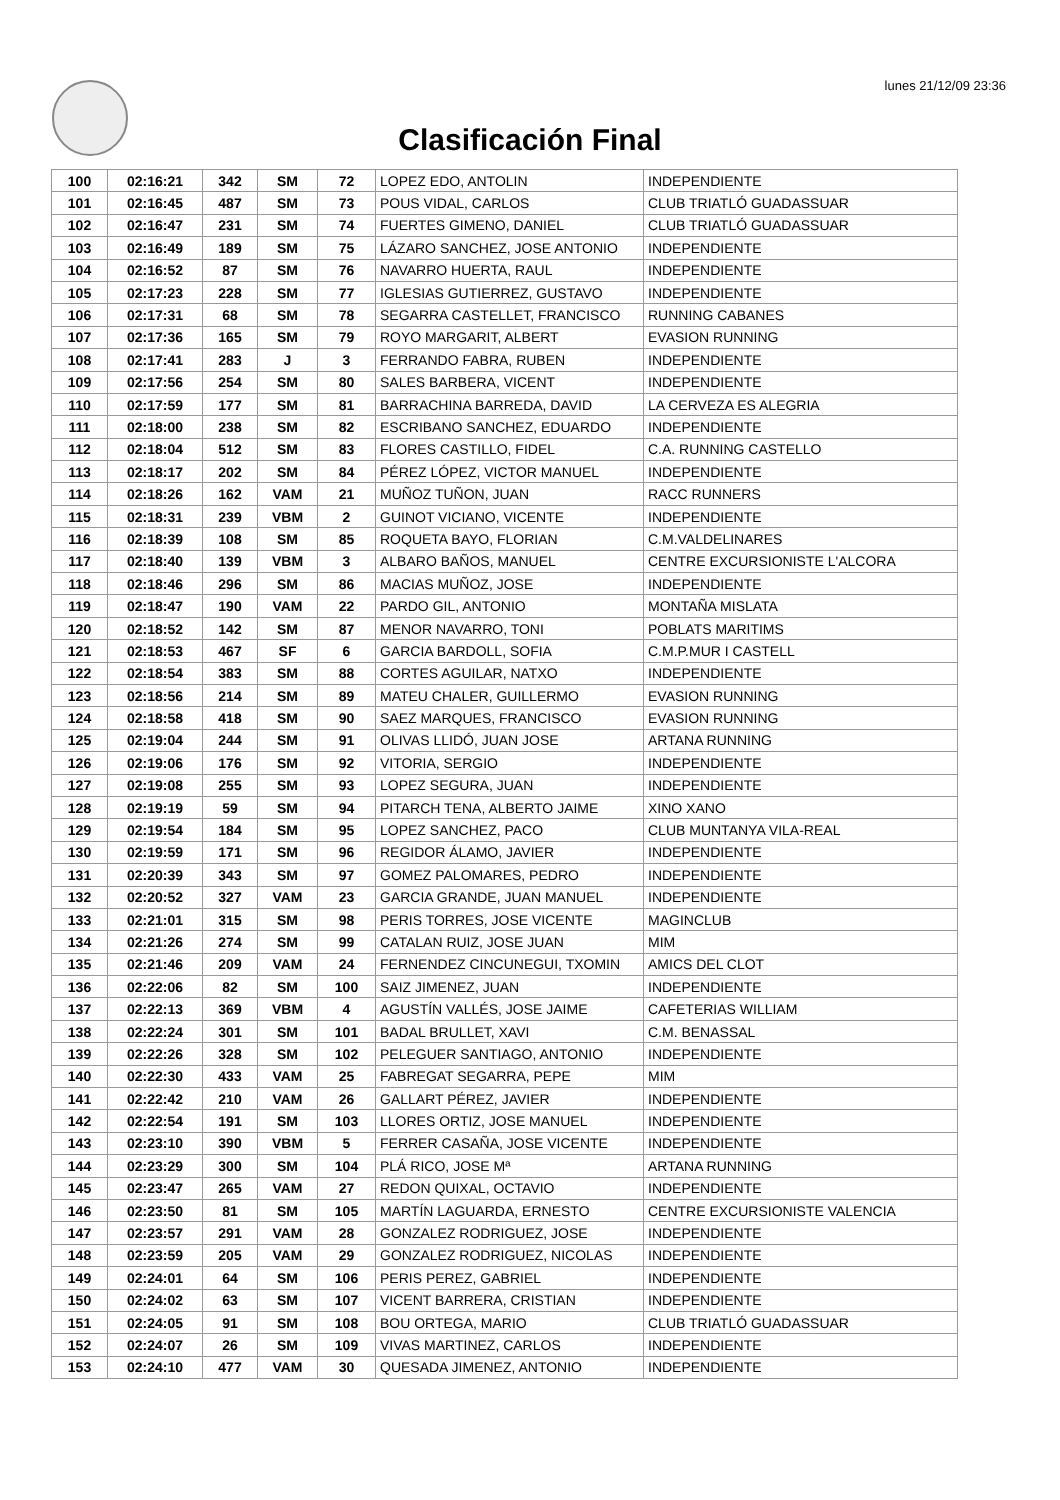lunes 21/12/09 23:36
Clasificación Final
| 100 | 02:16:21 | 342 | SM | 72 | LOPEZ EDO, ANTOLIN | INDEPENDIENTE |
| 101 | 02:16:45 | 487 | SM | 73 | POUS VIDAL, CARLOS | CLUB TRIATLÓ GUADASSUAR |
| 102 | 02:16:47 | 231 | SM | 74 | FUERTES GIMENO, DANIEL | CLUB TRIATLÓ GUADASSUAR |
| 103 | 02:16:49 | 189 | SM | 75 | LÁZARO SANCHEZ, JOSE ANTONIO | INDEPENDIENTE |
| 104 | 02:16:52 | 87 | SM | 76 | NAVARRO HUERTA, RAUL | INDEPENDIENTE |
| 105 | 02:17:23 | 228 | SM | 77 | IGLESIAS GUTIERREZ, GUSTAVO | INDEPENDIENTE |
| 106 | 02:17:31 | 68 | SM | 78 | SEGARRA CASTELLET, FRANCISCO | RUNNING CABANES |
| 107 | 02:17:36 | 165 | SM | 79 | ROYO MARGARIT, ALBERT | EVASION RUNNING |
| 108 | 02:17:41 | 283 | J | 3 | FERRANDO FABRA, RUBEN | INDEPENDIENTE |
| 109 | 02:17:56 | 254 | SM | 80 | SALES BARBERA, VICENT | INDEPENDIENTE |
| 110 | 02:17:59 | 177 | SM | 81 | BARRACHINA BARREDA, DAVID | LA CERVEZA ES ALEGRIA |
| 111 | 02:18:00 | 238 | SM | 82 | ESCRIBANO SANCHEZ, EDUARDO | INDEPENDIENTE |
| 112 | 02:18:04 | 512 | SM | 83 | FLORES CASTILLO, FIDEL | C.A. RUNNING CASTELLO |
| 113 | 02:18:17 | 202 | SM | 84 | PÉREZ LÓPEZ, VICTOR MANUEL | INDEPENDIENTE |
| 114 | 02:18:26 | 162 | VAM | 21 | MUÑOZ TUÑON, JUAN | RACC RUNNERS |
| 115 | 02:18:31 | 239 | VBM | 2 | GUINOT VICIANO, VICENTE | INDEPENDIENTE |
| 116 | 02:18:39 | 108 | SM | 85 | ROQUETA BAYO, FLORIAN | C.M.VALDELINARES |
| 117 | 02:18:40 | 139 | VBM | 3 | ALBARO BAÑOS, MANUEL | CENTRE EXCURSIONISTE L'ALCORA |
| 118 | 02:18:46 | 296 | SM | 86 | MACIAS MUÑOZ, JOSE | INDEPENDIENTE |
| 119 | 02:18:47 | 190 | VAM | 22 | PARDO GIL, ANTONIO | MONTAÑA MISLATA |
| 120 | 02:18:52 | 142 | SM | 87 | MENOR NAVARRO, TONI | POBLATS MARITIMS |
| 121 | 02:18:53 | 467 | SF | 6 | GARCIA BARDOLL, SOFIA | C.M.P.MUR I CASTELL |
| 122 | 02:18:54 | 383 | SM | 88 | CORTES AGUILAR, NATXO | INDEPENDIENTE |
| 123 | 02:18:56 | 214 | SM | 89 | MATEU CHALER, GUILLERMO | EVASION RUNNING |
| 124 | 02:18:58 | 418 | SM | 90 | SAEZ MARQUES, FRANCISCO | EVASION RUNNING |
| 125 | 02:19:04 | 244 | SM | 91 | OLIVAS LLIDÓ, JUAN JOSE | ARTANA RUNNING |
| 126 | 02:19:06 | 176 | SM | 92 | VITORIA, SERGIO | INDEPENDIENTE |
| 127 | 02:19:08 | 255 | SM | 93 | LOPEZ SEGURA, JUAN | INDEPENDIENTE |
| 128 | 02:19:19 | 59 | SM | 94 | PITARCH TENA, ALBERTO JAIME | XINO XANO |
| 129 | 02:19:54 | 184 | SM | 95 | LOPEZ SANCHEZ, PACO | CLUB MUNTANYA VILA-REAL |
| 130 | 02:19:59 | 171 | SM | 96 | REGIDOR ÁLAMO, JAVIER | INDEPENDIENTE |
| 131 | 02:20:39 | 343 | SM | 97 | GOMEZ PALOMARES, PEDRO | INDEPENDIENTE |
| 132 | 02:20:52 | 327 | VAM | 23 | GARCIA GRANDE, JUAN MANUEL | INDEPENDIENTE |
| 133 | 02:21:01 | 315 | SM | 98 | PERIS TORRES, JOSE VICENTE | MAGINCLUB |
| 134 | 02:21:26 | 274 | SM | 99 | CATALAN RUIZ, JOSE JUAN | MIM |
| 135 | 02:21:46 | 209 | VAM | 24 | FERNENDEZ CINCUNEGUI, TXOMIN | AMICS DEL CLOT |
| 136 | 02:22:06 | 82 | SM | 100 | SAIZ JIMENEZ, JUAN | INDEPENDIENTE |
| 137 | 02:22:13 | 369 | VBM | 4 | AGUSTÍN VALLÉS, JOSE JAIME | CAFETERIAS WILLIAM |
| 138 | 02:22:24 | 301 | SM | 101 | BADAL BRULLET, XAVI | C.M. BENASSAL |
| 139 | 02:22:26 | 328 | SM | 102 | PELEGUER SANTIAGO, ANTONIO | INDEPENDIENTE |
| 140 | 02:22:30 | 433 | VAM | 25 | FABREGAT SEGARRA, PEPE | MIM |
| 141 | 02:22:42 | 210 | VAM | 26 | GALLART PÉREZ, JAVIER | INDEPENDIENTE |
| 142 | 02:22:54 | 191 | SM | 103 | LLORES ORTIZ, JOSE MANUEL | INDEPENDIENTE |
| 143 | 02:23:10 | 390 | VBM | 5 | FERRER CASAÑA, JOSE VICENTE | INDEPENDIENTE |
| 144 | 02:23:29 | 300 | SM | 104 | PLÁ RICO, JOSE Mª | ARTANA RUNNING |
| 145 | 02:23:47 | 265 | VAM | 27 | REDON QUIXAL, OCTAVIO | INDEPENDIENTE |
| 146 | 02:23:50 | 81 | SM | 105 | MARTÍN LAGUARDA, ERNESTO | CENTRE EXCURSIONISTE VALENCIA |
| 147 | 02:23:57 | 291 | VAM | 28 | GONZALEZ RODRIGUEZ, JOSE | INDEPENDIENTE |
| 148 | 02:23:59 | 205 | VAM | 29 | GONZALEZ RODRIGUEZ, NICOLAS | INDEPENDIENTE |
| 149 | 02:24:01 | 64 | SM | 106 | PERIS PEREZ, GABRIEL | INDEPENDIENTE |
| 150 | 02:24:02 | 63 | SM | 107 | VICENT BARRERA, CRISTIAN | INDEPENDIENTE |
| 151 | 02:24:05 | 91 | SM | 108 | BOU ORTEGA, MARIO | CLUB TRIATLÓ GUADASSUAR |
| 152 | 02:24:07 | 26 | SM | 109 | VIVAS MARTINEZ, CARLOS | INDEPENDIENTE |
| 153 | 02:24:10 | 477 | VAM | 30 | QUESADA JIMENEZ, ANTONIO | INDEPENDIENTE |